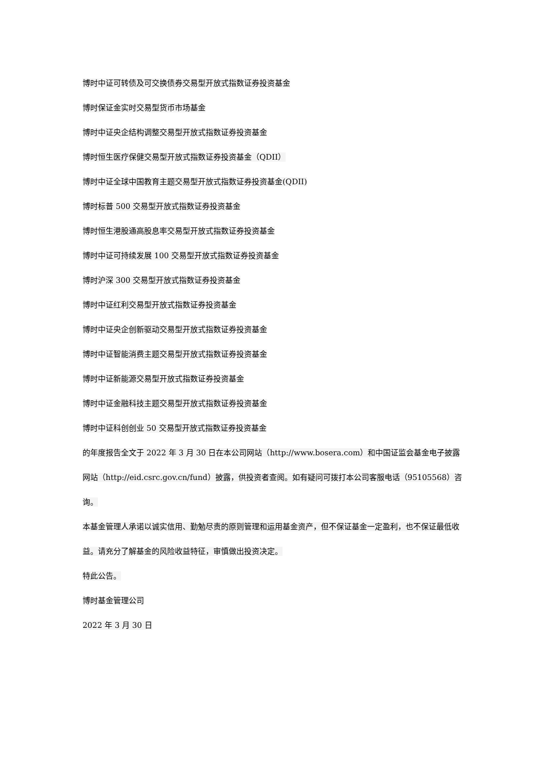博时中证可转债及可交换债券交易型开放式指数证券投资基金
博时保证金实时交易型货币市场基金
博时中证央企结构调整交易型开放式指数证券投资基金
博时恒生医疗保健交易型开放式指数证券投资基金（QDII）
博时中证全球中国教育主题交易型开放式指数证券投资基金(QDII)
博时标普 500 交易型开放式指数证券投资基金
博时恒生港股通高股息率交易型开放式指数证券投资基金
博时中证可持续发展 100 交易型开放式指数证券投资基金
博时沪深 300 交易型开放式指数证券投资基金
博时中证红利交易型开放式指数证券投资基金
博时中证央企创新驱动交易型开放式指数证券投资基金
博时中证智能消费主题交易型开放式指数证券投资基金
博时中证新能源交易型开放式指数证券投资基金
博时中证金融科技主题交易型开放式指数证券投资基金
博时中证科创创业 50 交易型开放式指数证券投资基金
的年度报告全文于 2022 年 3 月 30 日在本公司网站（http://www.bosera.com）和中国证监会基金电子披露网站（http://eid.csrc.gov.cn/fund）披露，供投资者查阅。如有疑问可拨打本公司客服电话（95105568）咨询。
本基金管理人承诺以诚实信用、勤勉尽责的原则管理和运用基金资产，但不保证基金一定盈利，也不保证最低收益。请充分了解基金的风险收益特征，审慎做出投资决定。
特此公告。
博时基金管理公司
2022 年 3 月 30 日